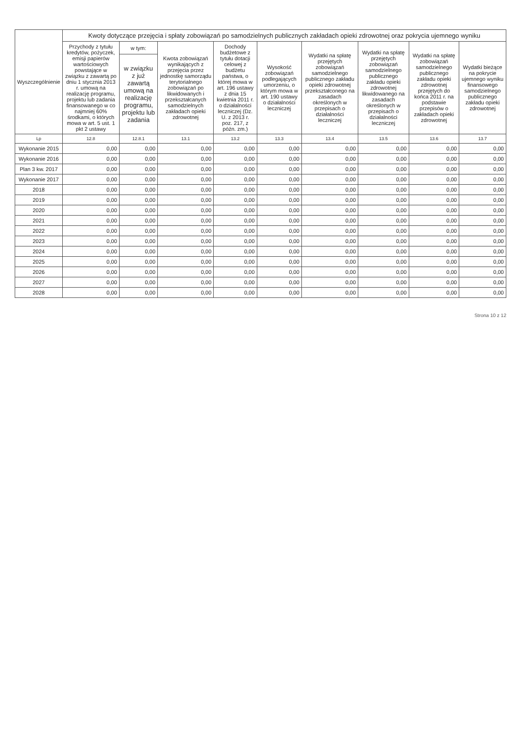| Wyszczególnienie | Kwoty dotyczące przejęcia i spłaty zobowiązań po samodzielnych publicznych zakładach opieki zdrowotnej oraz pokrycia ujemnego wyniku | | | | | | | | |
| --- | --- | --- | --- | --- | --- | --- | --- | --- | --- |
| | Przychody z tytułu kredytów, pożyczek, emisji papierów wartościowych powstające w związku z zawartą po dniu 1 stycznia 2013 r. umową na realizację programu, projektu lub zadania finansowanego w co najmniej 60% środkami, o których mowa w art. 5 ust. 1 pkt 2 ustawy | w tym: | Kwota zobowiązań wynikających z przejęcia przez jednostkę samorządu terytorialnego zobowiązań po likwidowanych i przekształcanych samodzielnych zakładach opieki zdrowotnej | Dochody budżetowe z tytułu dotacji celowej z budżetu państwa, o której mowa w art. 196 ustawy z dnia 15 kwietnia 2011 r. o działalności leczniczej (Dz. U. z 2013 r. poz. 217, z późn. zm.) | Wysokość zobowiązań podlegających umorzeniu, o którym mowa w art. 190 ustawy o działalności leczniczej | Wydatki na spłatę przejętych zobowiązań samodzielnego publicznego zakładu opieki zdrowotnej przekształconego na zasadach określonych w przepisach o działalności leczniczej | Wydatki na spłatę przejętych zobowiązań samodzielnego publicznego zakładu opieki zdrowotnej likwidowanego na zasadach określonych w przepisach o działalności leczniczej | Wydatki na spłatę zobowiązań samodzielnego publicznego zakładu opieki zdrowotnej przejętych do końca 2011 r. na podstawie przepisów o zakładach opieki zdrowotnej | Wydatki bieżące na pokrycie ujemnego wyniku finansowego samodzielnego publicznego zakładu opieki zdrowotnej |
| | | w związku z już zawartą umową na realizację programu, projektu lub zadania | | | | | | | |
| Lp | 12.8 | 12.8.1 | 13.1 | 13.2 | 13.3 | 13.4 | 13.5 | 13.6 | 13.7 |
| Wykonanie 2015 | 0,00 | 0,00 | 0,00 | 0,00 | 0,00 | 0,00 | 0,00 | 0,00 | 0,00 |
| Wykonanie 2016 | 0,00 | 0,00 | 0,00 | 0,00 | 0,00 | 0,00 | 0,00 | 0,00 | 0,00 |
| Plan 3 kw. 2017 | 0,00 | 0,00 | 0,00 | 0,00 | 0,00 | 0,00 | 0,00 | 0,00 | 0,00 |
| Wykonanie 2017 | 0,00 | 0,00 | 0,00 | 0,00 | 0,00 | 0,00 | 0,00 | 0,00 | 0,00 |
| 2018 | 0,00 | 0,00 | 0,00 | 0,00 | 0,00 | 0,00 | 0,00 | 0,00 | 0,00 |
| 2019 | 0,00 | 0,00 | 0,00 | 0,00 | 0,00 | 0,00 | 0,00 | 0,00 | 0,00 |
| 2020 | 0,00 | 0,00 | 0,00 | 0,00 | 0,00 | 0,00 | 0,00 | 0,00 | 0,00 |
| 2021 | 0,00 | 0,00 | 0,00 | 0,00 | 0,00 | 0,00 | 0,00 | 0,00 | 0,00 |
| 2022 | 0,00 | 0,00 | 0,00 | 0,00 | 0,00 | 0,00 | 0,00 | 0,00 | 0,00 |
| 2023 | 0,00 | 0,00 | 0,00 | 0,00 | 0,00 | 0,00 | 0,00 | 0,00 | 0,00 |
| 2024 | 0,00 | 0,00 | 0,00 | 0,00 | 0,00 | 0,00 | 0,00 | 0,00 | 0,00 |
| 2025 | 0,00 | 0,00 | 0,00 | 0,00 | 0,00 | 0,00 | 0,00 | 0,00 | 0,00 |
| 2026 | 0,00 | 0,00 | 0,00 | 0,00 | 0,00 | 0,00 | 0,00 | 0,00 | 0,00 |
| 2027 | 0,00 | 0,00 | 0,00 | 0,00 | 0,00 | 0,00 | 0,00 | 0,00 | 0,00 |
| 2028 | 0,00 | 0,00 | 0,00 | 0,00 | 0,00 | 0,00 | 0,00 | 0,00 | 0,00 |
Strona 10 z 12